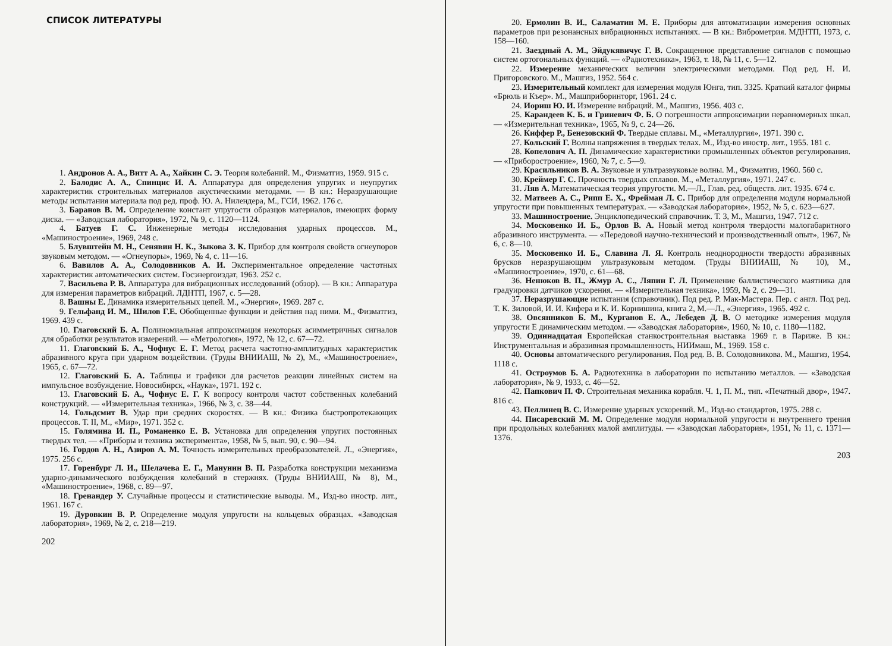СПИСОК ЛИТЕРАТУРЫ
1. Андронов А. А., Витт А. А., Хайкин С. Э. Теория колебаний. М., Физматгиз, 1959. 915 с.
2. Балодис А. А., Спинцис И. А. Аппаратура для определения упругих и неупругих характеристик строительных материалов акустическими методами. — В кн.: Неразрушающие методы испытания материала под ред. проф. Ю. А. Нилендера, М., ГСИ, 1962. 176 с.
3. Баранов В. М. Определение констант упругости образцов материалов, имеющих форму диска. — «Заводская лаборатория», 1972, № 9, с. 1120—1124.
4. Батуев Г. С. Инженерные методы исследования ударных процессов. М., «Машиностроение», 1969, 248 с.
5. Блувштейн М. Н., Сенявин Н. К., Зыкова З. К. Прибор для контроля свойств огнеупоров звуковым методом. — «Огнеупоры», 1969, № 4, с. 11—16.
6. Вавилов А. А., Солодовников А. И. Экспериментальное определение частотных характеристик автоматических систем. Госэнергоиздат, 1963. 252 с.
7. Васильева Р. В. Аппаратура для вибрационных исследований (обзор). — В кн.: Аппаратура для измерения параметров вибраций. ЛДНТП, 1967, с. 5—28.
8. Вашны Е. Динамика измерительных цепей. М., «Энергия», 1969. 287 с.
9. Гельфанд И. М., Шилов Г.Е. Обобщенные функции и действия над ними. М., Физматгиз, 1969. 439 с.
10. Глаговский Б. А. Полиномиальная аппроксимация некоторых асимметричных сигналов для обработки результатов измерений. — «Метрология», 1972, № 12, с. 67—72.
11. Глаговский Б. А., Чофнус Е. Г. Метод расчета частотно-амплитудных характеристик абразивного круга при ударном воздействии. (Труды ВНИИАШ, № 2), М., «Машиностроение», 1965, с. 67—72.
12. Глаговский Б. А. Таблицы и графики для расчетов реакции линейных систем на импульсное возбуждение. Новосибирск, «Наука», 1971. 192 с.
13. Глаговский Б. А., Чофнус Е. Г. К вопросу контроля частот собственных колебаний конструкций. — «Измерительная техника», 1966, № 3, с. 38—44.
14. Гольдсмит В. Удар при средних скоростях. — В кн.: Физика быстропротекающих процессов. Т. II, М., «Мир», 1971. 352 с.
15. Голямина И. П., Романенко Е. В. Установка для определения упругих постоянных твердых тел. — «Приборы и техника эксперимента», 1958, № 5, вып. 90, с. 90—94.
16. Гордов А. Н., Азиров А. М. Точность измерительных преобразователей. Л., «Энергия», 1975. 256 с.
17. Горенбург Л. И., Шелачева Е. Г., Манунин В. П. Разработка конструкции механизма ударно-динамического возбуждения колебаний в стержнях. (Труды ВНИИАШ, № 8), М., «Машиностроение», 1968, с. 89—97.
18. Гренандер У. Случайные процессы и статистические выводы. М., Изд-во иностр. лит., 1961. 167 с.
19. Дуровкин В. Р. Определение модуля упругости на кольцевых образцах. «Заводская лаборатория», 1969, № 2, с. 218—219.
202
20. Ермолин В. И., Саламатин М. Е. Приборы для автоматизации измерения основных параметров при резонансных вибрационных испытаниях. — В кн.: Виброметрия. МДНТП, 1973, с. 158—160.
21. Заездный А. М., Эйдукявичус Г. В. Сокращенное представление сигналов с помощью систем ортогональных функций. — «Радиотехника», 1963, т. 18, № 11, с. 5—12.
22. Измерение механических величин электрическими методами. Под ред. Н. И. Пригоровского. М., Машгиз, 1952. 564 с.
23. Измерительный комплект для измерения модуля Юнга, тип. 3325. Краткий каталог фирмы «Брюль и Къер». М., Машприборинторг, 1961. 24 с.
24. Иориш Ю. И. Измерение вибраций. М., Машгиз, 1956. 403 с.
25. Карандеев К. Б. и Гриневич Ф. Б. О погрешности аппроксимации неравномерных шкал. — «Измерительная техника», 1965, № 9, с. 24—26.
26. Киффер Р., Бенезовский Ф. Твердые сплавы. М., «Металлургия», 1971. 390 с.
27. Кольский Г. Волны напряжения в твердых телах. М., Изд-во иностр. лит., 1955. 181 с.
28. Копелович А. П. Динамические характеристики промышленных объектов регулирования. — «Приборостроение», 1960, № 7, с. 5—9.
29. Красильников В. А. Звуковые и ультразвуковые волны. М., Физматгиз, 1960. 560 с.
30. Креймер Г. С. Прочность твердых сплавов. М., «Металлургия», 1971. 247 с.
31. Ляв А. Математическая теория упругости. М.—Л., Глав. ред. обществ. лит. 1935. 674 с.
32. Матвеев А. С., Рипп Е. Х., Фрейман Л. С. Прибор для определения модуля нормальной упругости при повышенных температурах. — «Заводская лаборатория», 1952, № 5, с. 623—627.
33. Машиностроение. Энциклопедический справочник. Т. 3, М., Машгиз, 1947. 712 с.
34. Московенко И. Б., Орлов В. А. Новый метод контроля твердости малогабаритного абразивного инструмента. — «Передовой научно-технический и производственный опыт», 1967, № 6, с. 8—10.
35. Московенко И. Б., Славина Л. Я. Контроль неоднородности твердости абразивных брусков неразрушающим ультразуковым методом. (Труды ВНИИАШ, № 10), М., «Машиностроение», 1970, с. 61—68.
36. Ненюков В. П., Жмур А. С., Ляпин Г. Л. Применение баллистического маятника для градуировки датчиков ускорения. — «Измерительная техника», 1959, № 2, с. 29—31.
37. Неразрушающие испытания (справочник). Под ред. Р. Мак-Мастера. Пер. с англ. Под ред. Т. К. Зиловой, И. И. Кифера и К. И. Корнишина, книга 2, М.—Л., «Энергия», 1965. 492 с.
38. Овсянников Б. М., Курганов Е. А., Лебедев Д. В. О методике измерения модуля упругости Е динамическим методом. — «Заводская лаборатория», 1960, № 10, с. 1180—1182.
39. Одиннадцатая Европейская станкостроительная выставка 1969 г. в Париже. В кн.: Инструментальная и абразивная промышленность, НИИмаш, М., 1969. 158 с.
40. Основы автоматического регулирования. Под ред. В. В. Солодовникова. М., Машгиз, 1954. 1118 с.
41. Остроумов Б. А. Радиотехника в лаборатории по испытанию металлов. — «Заводская лаборатория», № 9, 1933, с. 46—52.
42. Папкович П. Ф. Строительная механика корабля. Ч. 1, П. М., тип. «Печатный двор», 1947. 816 с.
43. Пеллинец В. С. Измерение ударных ускорений. М., Изд-во стандартов, 1975. 288 с.
44. Писаревский М. М. Определение модуля нормальной упругости и внутреннего трения при продольных колебаниях малой амплитуды. — «Заводская лаборатория», 1951, № 11, с. 1371—1376.
203